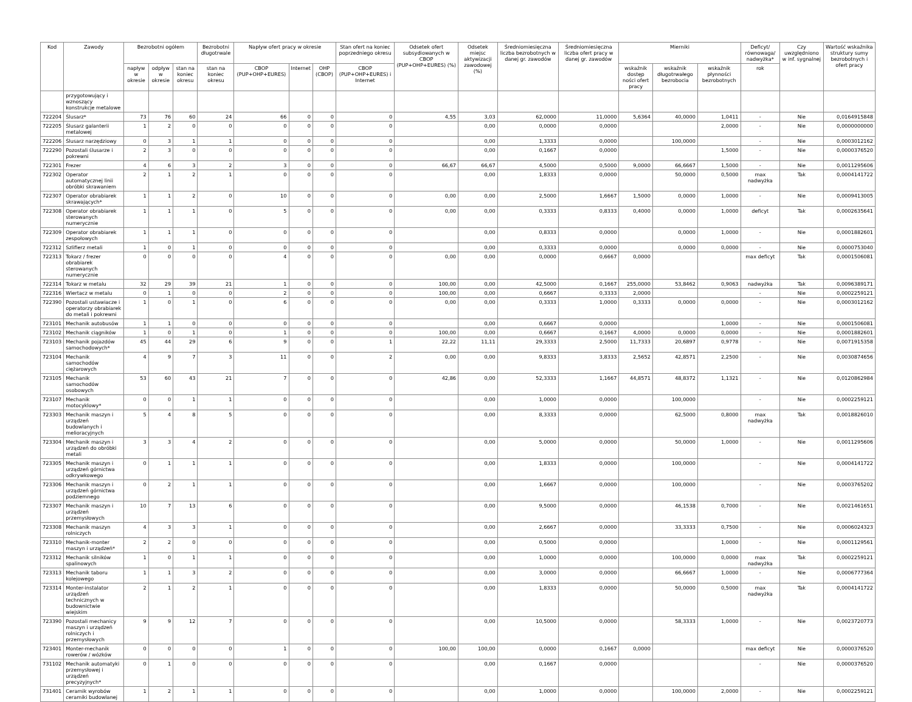| Kod | Zawody | Bezrobotni ogółem | | | Bezrobotni długotrwale | Napływ ofert pracy w okresie | | | Stan ofert na koniec poprzedniego okresu | Odsetek ofert subsydiowanych w CBOP (PUP+OHP+EURES) (%) | Odsetek miejsc aktywizacji zawodowej (%) | Średniomiesięczna liczba bezrobotnych w danej gr. zawodów | Średniomiesięczna liczba ofert pracy w danej gr. zawodów | Mierniki | | | Deficyt/ równowaga/ nadwyżka* | Czy uwzględniono w inf. sygnalnej | Wartość wskaźnika struktury sumy bezrobotnych i ofert pracy |
| --- | --- | --- | --- | --- | --- | --- | --- | --- | --- | --- | --- | --- | --- | --- | --- | --- | --- | --- | --- |
| | | napływ w okresie | odpływ w okresie | stan na koniec okresu | stan na koniec okresu | CBOP (PUP+OHP+EURES) | Internet | OHP (CBOP) | CBOP (PUP+OHP+EURES) i Internet | | | | | wskaźnik dostęp ności ofert pracy | wskaźnik długotrwałego bezrobocia | wskaźnik płynności bezrobotnych | rok | | |
| | przygotowujący i wznoszący konstrukcje metalowe | | | | | | | | | | | | | | | | | | |
| 722204 | Ślusarz* | 73 | 76 | 60 | 24 | 66 | 0 | 0 | 0 | 4,55 | 3,03 | 62,0000 | 11,0000 | 5,6364 | 40,0000 | 1,0411 | - | Nie | 0,0164915848 |
| 722205 | Ślusarz galanterii metalowej | 1 | 2 | 0 | 0 | 0 | 0 | 0 | 0 | | 0,00 | 0,0000 | 0,0000 | | | 2,0000 | - | Nie | 0,0000000000 |
| 722206 | Ślusarz narzędziowy | 0 | 3 | 1 | 1 | 0 | 0 | 0 | 0 | | 0,00 | 1,3333 | 0,0000 | | 100,0000 | | - | Nie | 0,0003012162 |
| 722290 | Pozostali ślusarze i pokrewni | 2 | 3 | 0 | 0 | 0 | 0 | 0 | 0 | | 0,00 | 0,1667 | 0,0000 | | | 1,5000 | - | Nie | 0,0000376520 |
| 722301 | Frezer | 4 | 6 | 3 | 2 | 3 | 0 | 0 | 0 | 66,67 | 66,67 | 4,5000 | 0,5000 | 9,0000 | 66,6667 | 1,5000 | - | Nie | 0,0011295606 |
| 722302 | Operator automatycznej linii obróbki skrawaniem | 2 | 1 | 2 | 1 | 0 | 0 | 0 | 0 | | 0,00 | 1,8333 | 0,0000 | | 50,0000 | 0,5000 | max nadwyżka | Tak | 0,0004141722 |
| 722307 | Operator obrabiarek skrawających* | 1 | 1 | 2 | 0 | 10 | 0 | 0 | 0 | 0,00 | 0,00 | 2,5000 | 1,6667 | 1,5000 | 0,0000 | 1,0000 | - | Nie | 0,0009413005 |
| 722308 | Operator obrabiarek sterowanych numerycznie | 1 | 1 | 1 | 0 | 5 | 0 | 0 | 0 | 0,00 | 0,00 | 0,3333 | 0,8333 | 0,4000 | 0,0000 | 1,0000 | deficyt | Tak | 0,0002635641 |
| 722309 | Operator obrabiarek zespołowych | 1 | 1 | 1 | 0 | 0 | 0 | 0 | 0 | | 0,00 | 0,8333 | 0,0000 | | 0,0000 | 1,0000 | - | Nie | 0,0001882601 |
| 722312 | Szlifierz metali | 1 | 0 | 1 | 0 | 0 | 0 | 0 | 0 | | 0,00 | 0,3333 | 0,0000 | | 0,0000 | 0,0000 | - | Nie | 0,0000753040 |
| 722313 | Tokarz / frezer obrabiarek sterowanych numerycznie | 0 | 0 | 0 | 0 | 4 | 0 | 0 | 0 | 0,00 | 0,00 | 0,0000 | 0,6667 | 0,0000 | | | max deficyt | Tak | 0,0001506081 |
| 722314 | Tokarz w metalu | 32 | 29 | 39 | 21 | 1 | 0 | 0 | 0 | 100,00 | 0,00 | 42,5000 | 0,1667 | 255,0000 | 53,8462 | 0,9063 | nadwyżka | Tak | 0,0096389171 |
| 722316 | Wiertacz w metalu | 0 | 1 | 0 | 0 | 2 | 0 | 0 | 0 | 100,00 | 0,00 | 0,6667 | 0,3333 | 2,0000 | | | - | Nie | 0,0002259121 |
| 722390 | Pozostali ustawiacze i operatorzy obrabiarek do metali i pokrewni | 1 | 0 | 1 | 0 | 6 | 0 | 0 | 0 | 0,00 | 0,00 | 0,3333 | 1,0000 | 0,3333 | 0,0000 | 0,0000 | - | Nie | 0,0003012162 |
| 723101 | Mechanik autobusów | 1 | 1 | 0 | 0 | 0 | 0 | 0 | 0 | | 0,00 | 0,6667 | 0,0000 | | | 1,0000 | - | Nie | 0,0001506081 |
| 723102 | Mechanik ciągników | 1 | 0 | 1 | 0 | 1 | 0 | 0 | 0 | 100,00 | 0,00 | 0,6667 | 0,1667 | 4,0000 | 0,0000 | 0,0000 | - | Nie | 0,0001882601 |
| 723103 | Mechanik pojazdów samochodowych* | 45 | 44 | 29 | 6 | 9 | 0 | 0 | 1 | 22,22 | 11,11 | 29,3333 | 2,5000 | 11,7333 | 20,6897 | 0,9778 | - | Nie | 0,0071915358 |
| 723104 | Mechanik samochodów ciężarowych | 4 | 9 | 7 | 3 | 11 | 0 | 0 | 2 | 0,00 | 0,00 | 9,8333 | 3,8333 | 2,5652 | 42,8571 | 2,2500 | - | Nie | 0,0030874656 |
| 723105 | Mechanik samochodów osobowych | 53 | 60 | 43 | 21 | 7 | 0 | 0 | 0 | 42,86 | 0,00 | 52,3333 | 1,1667 | 44,8571 | 48,8372 | 1,1321 | - | Nie | 0,0120862984 |
| 723107 | Mechanik motocyklowy* | 0 | 0 | 1 | 1 | 0 | 0 | 0 | 0 | | 0,00 | 1,0000 | 0,0000 | | 100,0000 | | - | Nie | 0,0002259121 |
| 723303 | Mechanik maszyn i urządzeń budowlanych i melioracyjnych | 5 | 4 | 8 | 5 | 0 | 0 | 0 | 0 | | 0,00 | 8,3333 | 0,0000 | | 62,5000 | 0,8000 | max nadwyżka | Tak | 0,0018826010 |
| 723304 | Mechanik maszyn i urządzeń do obróbki metali | 3 | 3 | 4 | 2 | 0 | 0 | 0 | 0 | | 0,00 | 5,0000 | 0,0000 | | 50,0000 | 1,0000 | - | Nie | 0,0011295606 |
| 723305 | Mechanik maszyn i urządzeń górnictwa odkrywkowego | 0 | 1 | 1 | 1 | 0 | 0 | 0 | 0 | | 0,00 | 1,8333 | 0,0000 | | 100,0000 | | - | Nie | 0,0004141722 |
| 723306 | Mechanik maszyn i urządzeń górnictwa podziemnego | 0 | 2 | 1 | 1 | 0 | 0 | 0 | 0 | | 0,00 | 1,6667 | 0,0000 | | 100,0000 | | - | Nie | 0,0003765202 |
| 723307 | Mechanik maszyn i urządzeń przemysłowych | 10 | 7 | 13 | 6 | 0 | 0 | 0 | 0 | | 0,00 | 9,5000 | 0,0000 | | 46,1538 | 0,7000 | - | Nie | 0,0021461651 |
| 723308 | Mechanik maszyn rolniczych | 4 | 3 | 3 | 1 | 0 | 0 | 0 | 0 | | 0,00 | 2,6667 | 0,0000 | | 33,3333 | 0,7500 | - | Nie | 0,0006024323 |
| 723310 | Mechanik-monter maszyn i urządzeń* | 2 | 2 | 0 | 0 | 0 | 0 | 0 | 0 | | 0,00 | 0,5000 | 0,0000 | | | 1,0000 | - | Nie | 0,0001129561 |
| 723312 | Mechanik silników spalinowych | 1 | 0 | 1 | 1 | 0 | 0 | 0 | 0 | | 0,00 | 1,0000 | 0,0000 | | 100,0000 | 0,0000 | max nadwyżka | Tak | 0,0002259121 |
| 723313 | Mechanik taboru kolejowego | 1 | 1 | 3 | 2 | 0 | 0 | 0 | 0 | | 0,00 | 3,0000 | 0,0000 | | 66,6667 | 1,0000 | - | Nie | 0,0006777364 |
| 723314 | Monter-instalator urządzeń technicznych w budownictwie wiejskim | 2 | 1 | 2 | 1 | 0 | 0 | 0 | 0 | | 0,00 | 1,8333 | 0,0000 | | 50,0000 | 0,5000 | max nadwyżka | Tak | 0,0004141722 |
| 723390 | Pozostali mechanicy maszyn i urządzeń rolniczych i przemysłowych | 9 | 9 | 12 | 7 | 0 | 0 | 0 | 0 | | 0,00 | 10,5000 | 0,0000 | | 58,3333 | 1,0000 | - | Nie | 0,0023720773 |
| 723401 | Monter-mechanik rowerów / wózków | 0 | 0 | 0 | 0 | 1 | 0 | 0 | 0 | 100,00 | 100,00 | 0,0000 | 0,1667 | 0,0000 | | | max deficyt | Nie | 0,0000376520 |
| 731102 | Mechanik automatyki przemysłowej i urządzeń precyzyjnych* | 0 | 1 | 0 | 0 | 0 | 0 | 0 | 0 | | 0,00 | 0,1667 | 0,0000 | | | | - | Nie | 0,0000376520 |
| 731401 | Ceramik wyrobów ceramiki budowlanej | 1 | 2 | 1 | 1 | 0 | 0 | 0 | 0 | | 0,00 | 1,0000 | 0,0000 | | 100,0000 | 2,0000 | - | Nie | 0,0002259121 |